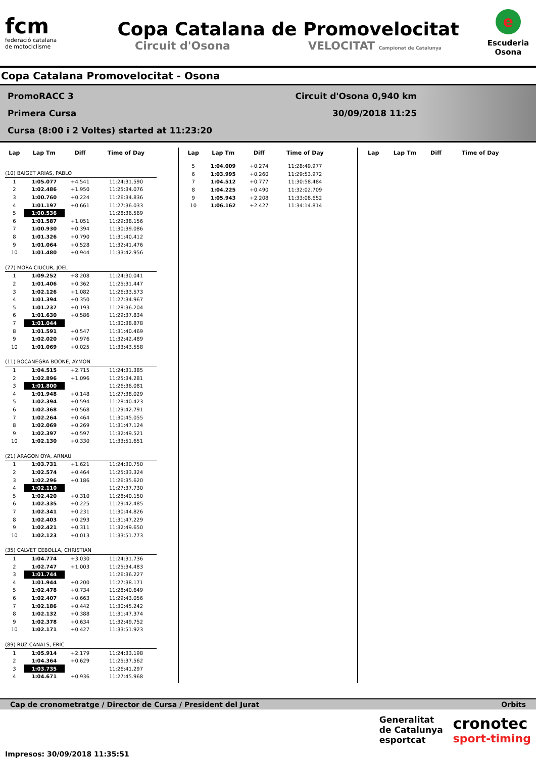fcm
federació catalana
de motociclisme
Copa Catalana de Promovelocitat
Circuit d'Osona VELOCITAT Campionat de Catalunya
e
Escuderia
Osona
Copa Catalana Promovelocitat - Osona
PromoRACC 3 Circuit d'Osona 0,940 km
Primera Cursa 30/09/2018 11:25
Cursa (8:00 i 2 Voltes) started at 11:23:20
| Lap | Lap Tm | Diff | Time of Day |
| --- | --- | --- | --- |
| (10) BAIGET ARIAS, PABLO | | | |
| 1 | 1:05.077 | +4.541 | 11:24:31.590 |
| 2 | 1:02.486 | +1.950 | 11:25:34.076 |
| 3 | 1:00.760 | +0.224 | 11:26:34.836 |
| 4 | 1:01.197 | +0.661 | 11:27:36.033 |
| 5 | 1:00.536 | | 11:28:36.569 |
| 6 | 1:01.587 | +1.051 | 11:29:38.156 |
| 7 | 1:00.930 | +0.394 | 11:30:39.086 |
| 8 | 1:01.326 | +0.790 | 11:31:40.412 |
| 9 | 1:01.064 | +0.528 | 11:32:41.476 |
| 10 | 1:01.480 | +0.944 | 11:33:42.956 |
| (77) MORA CIUCUR, JOEL | | | |
| 1 | 1:09.252 | +8.208 | 11:24:30.041 |
| 2 | 1:01.406 | +0.362 | 11:25:31.447 |
| 3 | 1:02.126 | +1.082 | 11:26:33.573 |
| 4 | 1:01.394 | +0.350 | 11:27:34.967 |
| 5 | 1:01.237 | +0.193 | 11:28:36.204 |
| 6 | 1:01.630 | +0.586 | 11:29:37.834 |
| 7 | 1:01.044 | | 11:30:38.878 |
| 8 | 1:01.591 | +0.547 | 11:31:40.469 |
| 9 | 1:02.020 | +0.976 | 11:32:42.489 |
| 10 | 1:01.069 | +0.025 | 11:33:43.558 |
| (11) BOCANEGRA BOONE, AYMON | | | |
| 1 | 1:04.515 | +2.715 | 11:24:31.385 |
| 2 | 1:02.896 | +1.096 | 11:25:34.281 |
| 3 | 1:01.800 | | 11:26:36.081 |
| 4 | 1:01.948 | +0.148 | 11:27:38.029 |
| 5 | 1:02.394 | +0.594 | 11:28:40.423 |
| 6 | 1:02.368 | +0.568 | 11:29:42.791 |
| 7 | 1:02.264 | +0.464 | 11:30:45.055 |
| 8 | 1:02.069 | +0.269 | 11:31:47.124 |
| 9 | 1:02.397 | +0.597 | 11:32:49.521 |
| 10 | 1:02.130 | +0.330 | 11:33:51.651 |
| (21) ARAGON OYA, ARNAU | | | |
| 1 | 1:03.731 | +1.621 | 11:24:30.750 |
| 2 | 1:02.574 | +0.464 | 11:25:33.324 |
| 3 | 1:02.296 | +0.186 | 11:26:35.620 |
| 4 | 1:02.110 | | 11:27:37.730 |
| 5 | 1:02.420 | +0.310 | 11:28:40.150 |
| 6 | 1:02.335 | +0.225 | 11:29:42.485 |
| 7 | 1:02.341 | +0.231 | 11:30:44.826 |
| 8 | 1:02.403 | +0.293 | 11:31:47.229 |
| 9 | 1:02.421 | +0.311 | 11:32:49.650 |
| 10 | 1:02.123 | +0.013 | 11:33:51.773 |
| (35) CALVET CEBOLLA, CHRISTIAN | | | |
| 1 | 1:04.774 | +3.030 | 11:24:31.736 |
| 2 | 1:02.747 | +1.003 | 11:25:34.483 |
| 3 | 1:01.744 | | 11:26:36.227 |
| 4 | 1:01.944 | +0.200 | 11:27:38.171 |
| 5 | 1:02.478 | +0.734 | 11:28:40.649 |
| 6 | 1:02.407 | +0.663 | 11:29:43.056 |
| 7 | 1:02.186 | +0.442 | 11:30:45.242 |
| 8 | 1:02.132 | +0.388 | 11:31:47.374 |
| 9 | 1:02.378 | +0.634 | 11:32:49.752 |
| 10 | 1:02.171 | +0.427 | 11:33:51.923 |
| (89) RUZ CANALS, ERIC | | | |
| 1 | 1:05.914 | +2.179 | 11:24:33.198 |
| 2 | 1:04.364 | +0.629 | 11:25:37.562 |
| 3 | 1:03.735 | | 11:26:41.297 |
| 4 | 1:04.671 | +0.936 | 11:27:45.968 |
| Lap | Lap Tm | Diff | Time of Day |
| --- | --- | --- | --- |
| 5 | 1:04.009 | +0.274 | 11:28:49.977 |
| 6 | 1:03.995 | +0.260 | 11:29:53.972 |
| 7 | 1:04.512 | +0.777 | 11:30:58.484 |
| 8 | 1:04.225 | +0.490 | 11:32:02.709 |
| 9 | 1:05.943 | +2.208 | 11:33:08.652 |
| 10 | 1:06.162 | +2.427 | 11:34:14.814 |
| Lap | Lap Tm | Diff | Time of Day |
| --- | --- | --- | --- |
Cap de cronometratge / Director de Cursa / President del Jurat Orbits
Impresos: 30/09/2018 11:35:51
Generalitat
de Catalunya
esportcat
cronotec
sport-timing